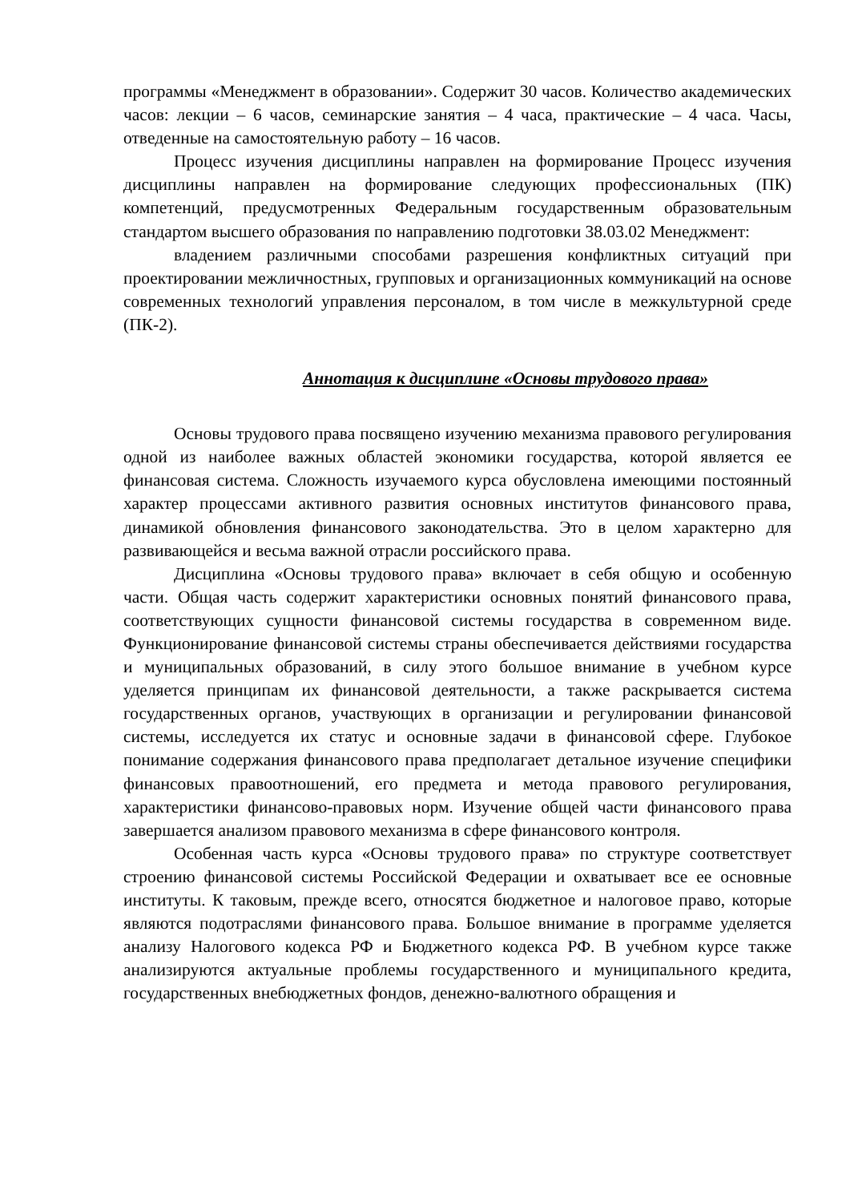программы «Менеджмент в образовании». Содержит 30 часов. Количество академических часов: лекции – 6 часов, семинарские занятия – 4 часа, практические – 4 часа. Часы, отведенные на самостоятельную работу – 16 часов.
Процесс изучения дисциплины направлен на формирование Процесс изучения дисциплины направлен на формирование следующих профессиональных (ПК) компетенций, предусмотренных Федеральным государственным образовательным стандартом высшего образования по направлению подготовки 38.03.02 Менеджмент:
владением различными способами разрешения конфликтных ситуаций при проектировании межличностных, групповых и организационных коммуникаций на основе современных технологий управления персоналом, в том числе в межкультурной среде (ПК-2).
Аннотация к дисциплине «Основы трудового права»
Основы трудового права посвящено изучению механизма правового регулирования одной из наиболее важных областей экономики государства, которой является ее финансовая система. Сложность изучаемого курса обусловлена имеющими постоянный характер процессами активного развития основных институтов финансового права, динамикой обновления финансового законодательства. Это в целом характерно для развивающейся и весьма важной отрасли российского права.
Дисциплина «Основы трудового права» включает в себя общую и особенную части. Общая часть содержит характеристики основных понятий финансового права, соответствующих сущности финансовой системы государства в современном виде. Функционирование финансовой системы страны обеспечивается действиями государства и муниципальных образований, в силу этого большое внимание в учебном курсе уделяется принципам их финансовой деятельности, а также раскрывается система государственных органов, участвующих в организации и регулировании финансовой системы, исследуется их статус и основные задачи в финансовой сфере. Глубокое понимание содержания финансового права предполагает детальное изучение специфики финансовых правоотношений, его предмета и метода правового регулирования, характеристики финансово-правовых норм. Изучение общей части финансового права завершается анализом правового механизма в сфере финансового контроля.
Особенная часть курса «Основы трудового права» по структуре соответствует строению финансовой системы Российской Федерации и охватывает все ее основные институты. К таковым, прежде всего, относятся бюджетное и налоговое право, которые являются подотраслями финансового права. Большое внимание в программе уделяется анализу Налогового кодекса РФ и Бюджетного кодекса РФ. В учебном курсе также анализируются актуальные проблемы государственного и муниципального кредита, государственных внебюджетных фондов, денежно-валютного обращения и